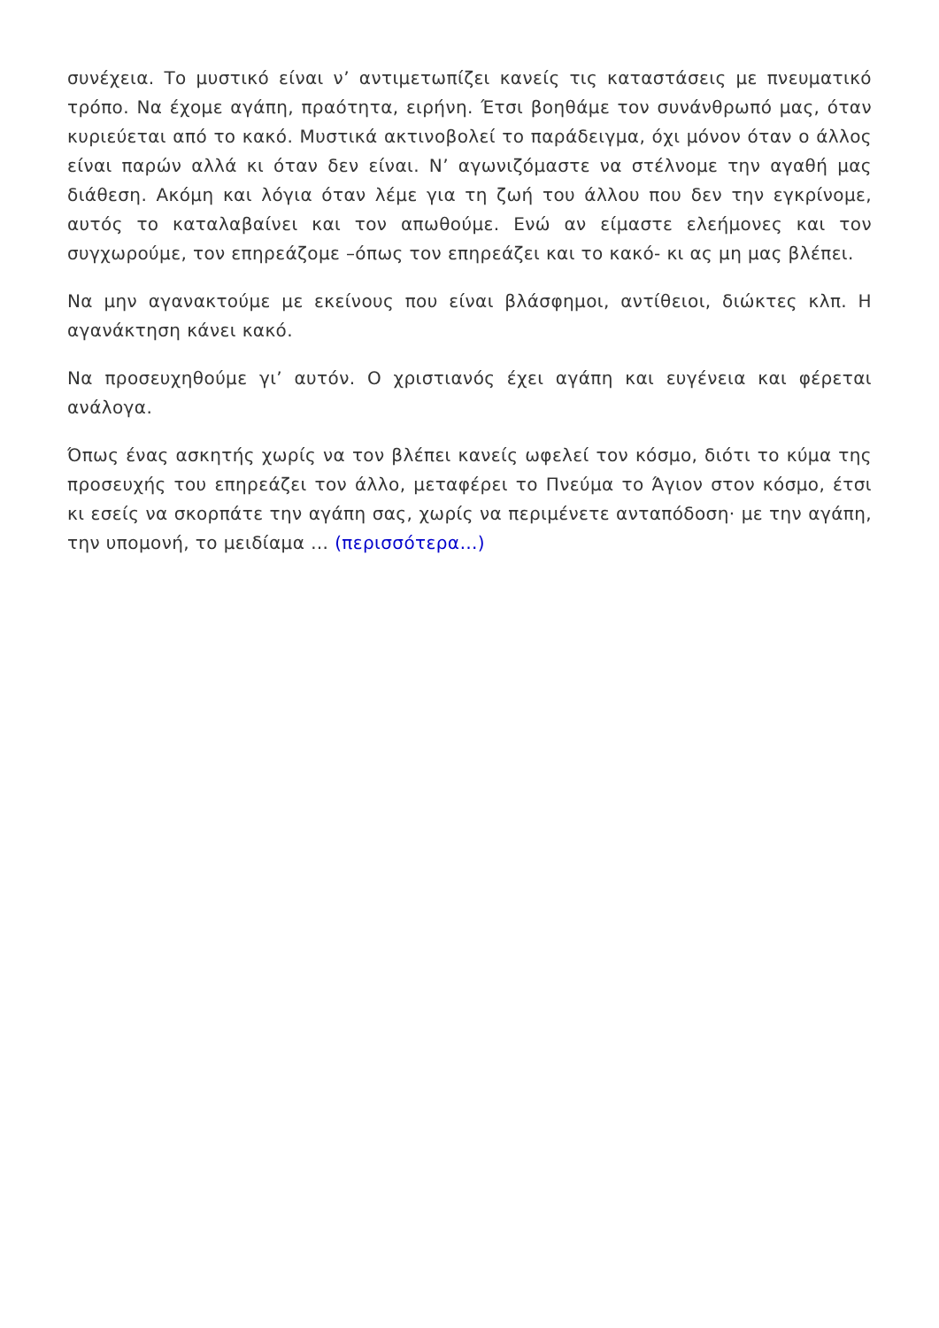συνέχεια. Το μυστικό είναι ν’ αντιμετωπίζει κανείς τις καταστάσεις με πνευματικό τρόπο. Να έχομε αγάπη, πραότητα, ειρήνη. Έτσι βοηθάμε τον συνάνθρωπό μας, όταν κυριεύεται από το κακό. Μυστικά ακτινοβολεί το παράδειγμα, όχι μόνον όταν ο άλλος είναι παρών αλλά κι όταν δεν είναι. Ν’ αγωνιζόμαστε να στέλνομε την αγαθή μας διάθεση. Ακόμη και λόγια όταν λέμε για τη ζωή του άλλου που δεν την εγκρίνομε, αυτός το καταλαβαίνει και τον απωθούμε. Ενώ αν είμαστε ελεήμονες και τον συγχωρούμε, τον επηρεάζομε –όπως τον επηρεάζει και το κακό- κι ας μη μας βλέπει.
Να μην αγανακτούμε με εκείνους που είναι βλάσφημοι, αντίθειοι, διώκτες κλπ. Η αγανάκτηση κάνει κακό.
Να προσευχηθούμε γι’ αυτόν. Ο χριστιανός έχει αγάπη και ευγένεια και φέρεται ανάλογα.
Όπως ένας ασκητής χωρίς να τον βλέπει κανείς ωφελεί τον κόσμο, διότι το κύμα της προσευχής του επηρεάζει τον άλλο, μεταφέρει το Πνεύμα το Άγιον στον κόσμο, έτσι κι εσείς να σκορπάτε την αγάπη σας, χωρίς να περιμένετε ανταπόδοση· με την αγάπη, την υπομονή, το μειδίαμα … (περισσότερα…)